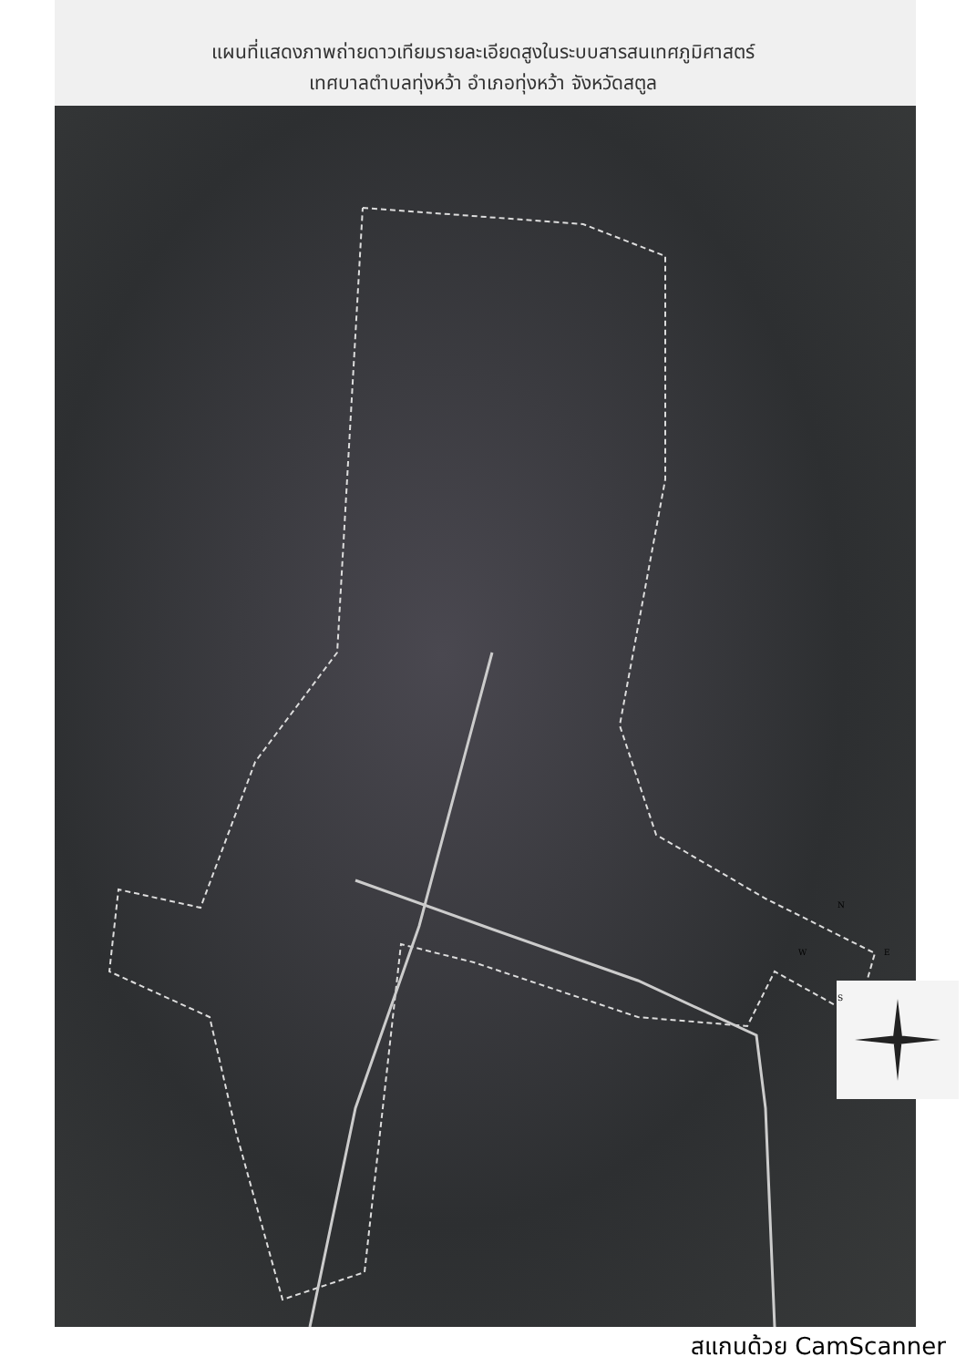แผนที่แสดงภาพถ่ายดาวเทียมรายละเอียดสูงในระบบสารสนเทศภูมิศาสตร์
เทศบาลตำบลทุ่งหว้า อำเภอทุ่งหว้า จังหวัดสตูล
N
W E
S
สแกนด้วย CamScanner